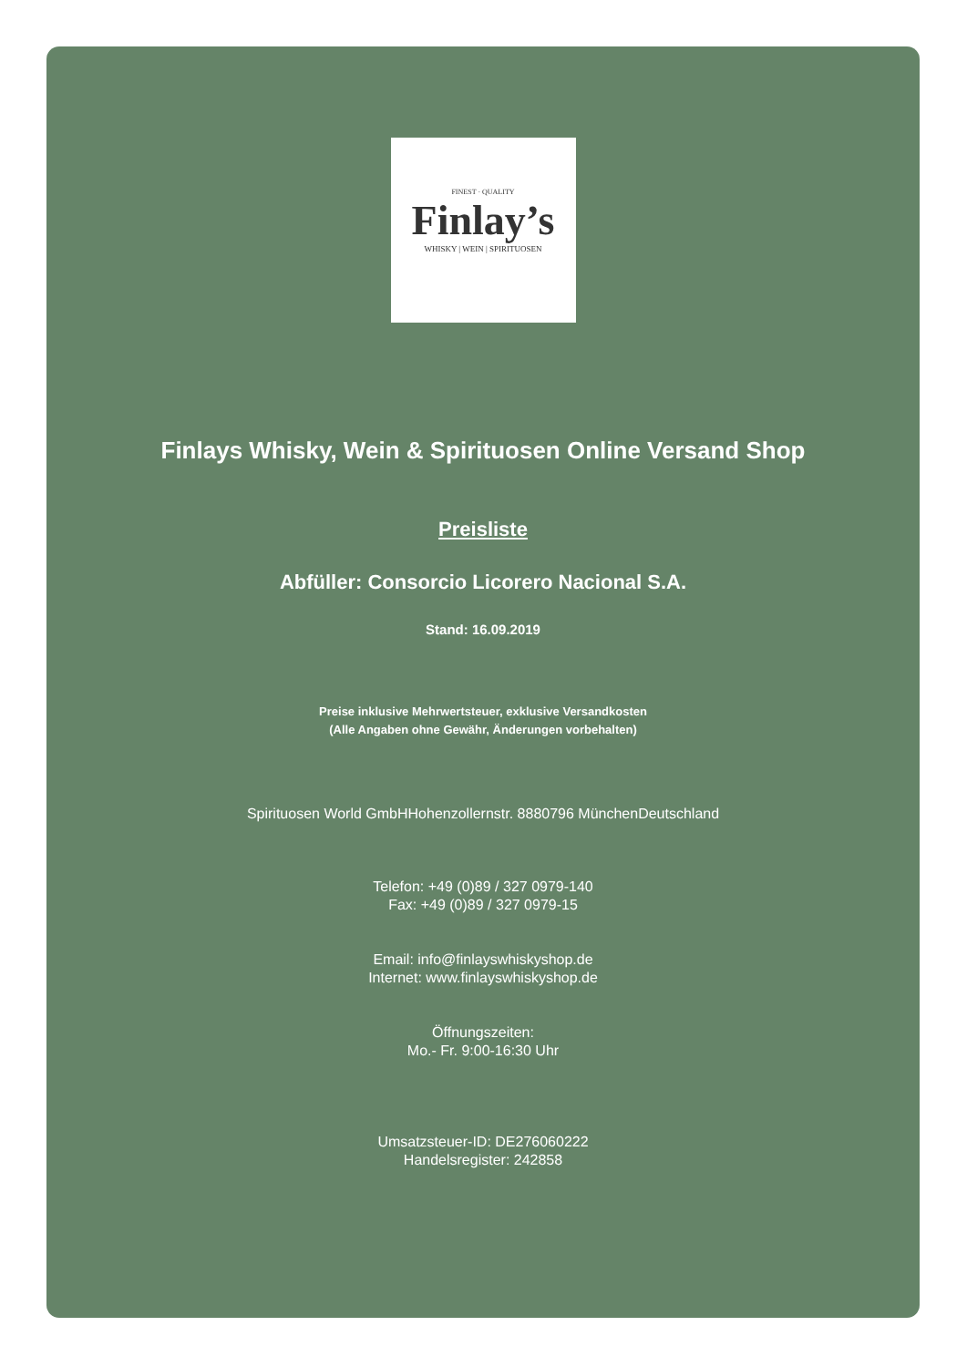FINEST · QUALITY
Finlay’s
WHISKY | WEIN | SPIRITUOSEN
Finlays Whisky, Wein & Spirituosen Online Versand Shop
Preisliste
Abfüller: Consorcio Licorero Nacional S.A.
Stand: 16.09.2019
Preise inklusive Mehrwertsteuer, exklusive Versandkosten
(Alle Angaben ohne Gewähr, Änderungen vorbehalten)
Spirituosen World GmbHHohenzollernstr. 8880796 MünchenDeutschland
Telefon: +49 (0)89 / 327 0979-140
Fax: +49 (0)89 / 327 0979-15
Email: info@finlayswhiskyshop.de
Internet: www.finlayswhiskyshop.de
Öffnungszeiten:
Mo.- Fr. 9:00-16:30 Uhr
Umsatzsteuer-ID: DE276060222
Handelsregister: 242858